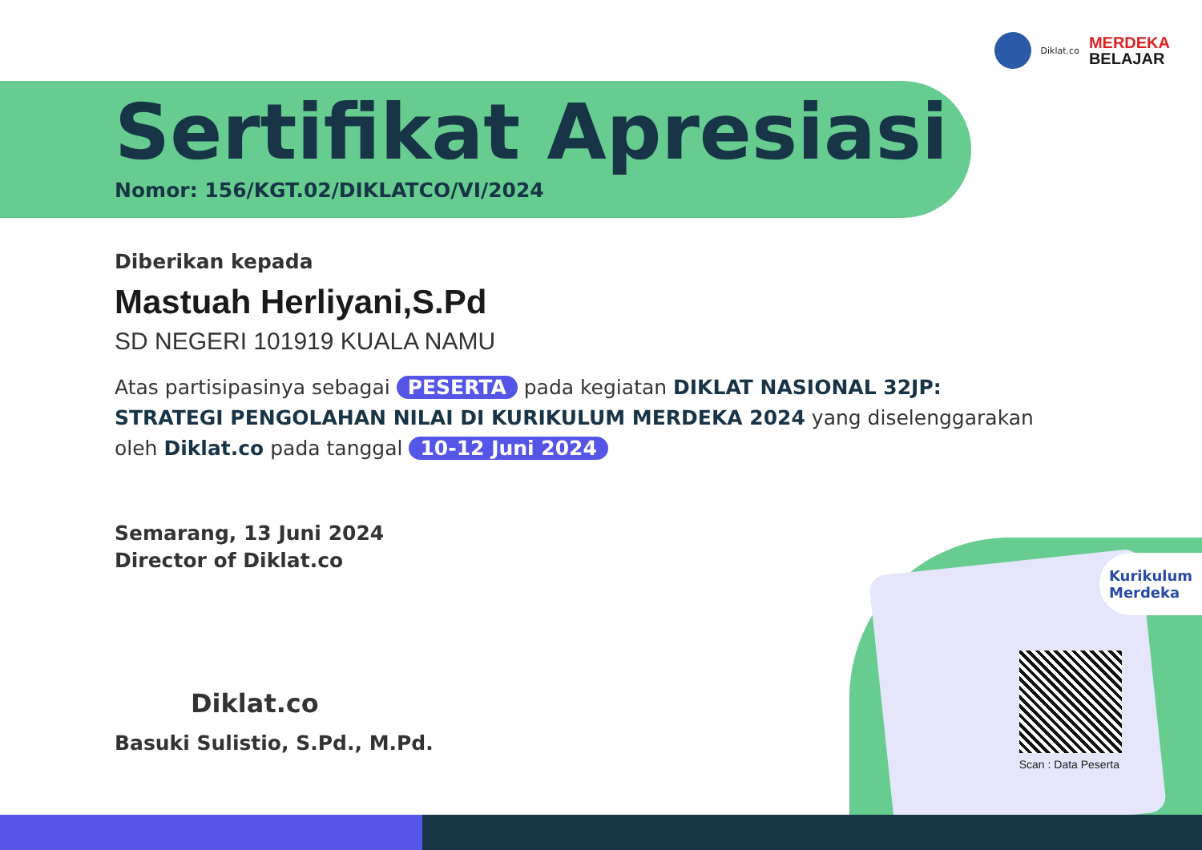Diklat.co
MERDEKA
BELAJAR
Sertifikat Apresiasi
Nomor: 156/KGT.02/DIKLATCO/VI/2024
Diberikan kepada
Mastuah Herliyani,S.Pd
SD NEGERI 101919 KUALA NAMU
Atas partisipasinya sebagai PESERTA pada kegiatan DIKLAT NASIONAL 32JP: STRATEGI PENGOLAHAN NILAI DI KURIKULUM MERDEKA 2024 yang diselenggarakan oleh Diklat.co pada tanggal 10-12 Juni 2024
Semarang, 13 Juni 2024
Director of Diklat.co
Diklat.co
Basuki Sulistio, S.Pd., M.Pd.
Kurikulum
Merdeka
Scan : Data Peserta